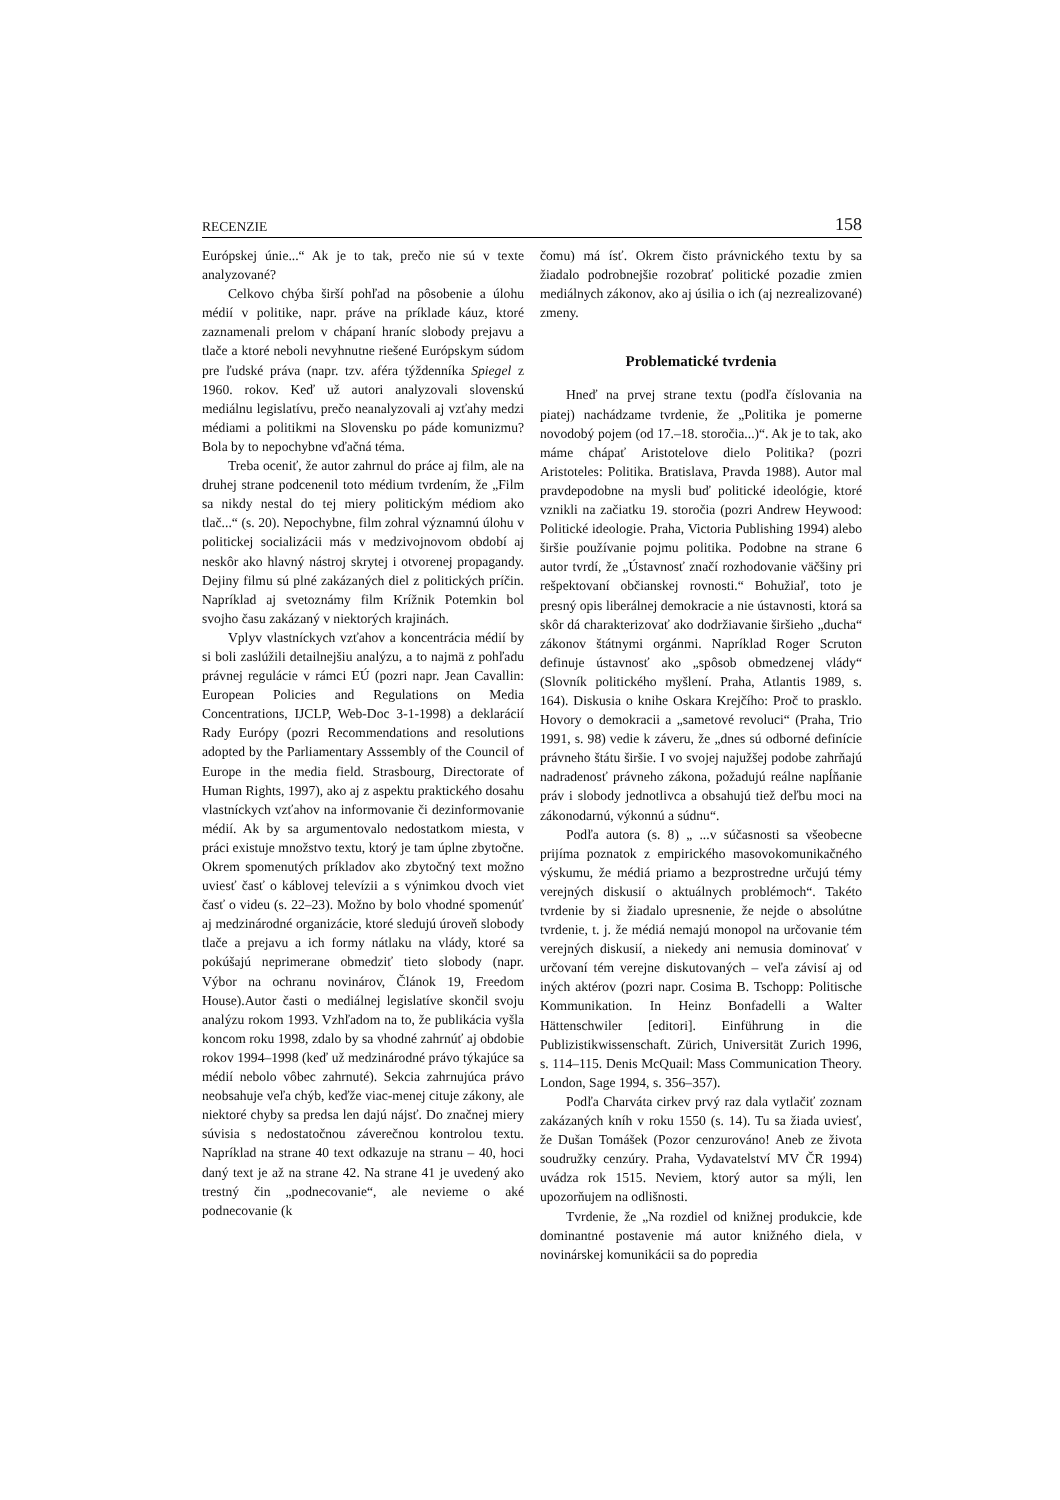RECENZIE 158
Európskej únie...“ Ak je to tak, prečo nie sú v texte analyzované?
Celkovo chýba širší pohľad na pôsobenie a úlohu médií v politike, napr. práve na príklade káuz, ktoré zaznamenali prelom v chápaní hraníc slobody prejavu a tlače a ktoré neboli nevyhnutne riešené Európskym súdom pre ľudské práva (napr. tzv. aféra týždenníka Spiegel z 1960. rokov. Keď už autori analyzovali slovenskú mediálnu legislatívu, prečo neanalyzovali aj vzťahy medzi médiami a politikmi na Slovensku po páde komunizmu? Bola by to nepochybne vďačná téma.
Treba oceniť, že autor zahrnul do práce aj film, ale na druhej strane podcenenil toto médium tvrdením, že „Film sa nikdy nestal do tej miery politickým médiom ako tlač...“ (s. 20). Nepochybne, film zohral významnú úlohu v politickej socializácii más v medzivojnovom období aj neskôr ako hlavný nástroj skrytej i otvorenej propagandy. Dejiny filmu sú plné zakázaných diel z politických príčin. Napríklad aj svetoznámy film Krížnik Potemkin bol svojho času zakázaný v niektorých krajinách.
Vplyv vlastníckych vzťahov a koncentrácia médií by si boli zaslúžili detailnejšiu analýzu, a to najmä z pohľadu právnej regulácie v rámci EÚ (pozri napr. Jean Cavallin: European Policies and Regulations on Media Concentrations, IJCLP, Web-Doc 3-1-1998) a deklarácií Rady Európy (pozri Recommendations and resolutions adopted by the Parliamentary Asssembly of the Council of Europe in the media field. Strasbourg, Directorate of Human Rights, 1997), ako aj z aspektu praktického dosahu vlastníckych vzťahov na informovanie či dezinformovanie médií. Ak by sa argumentovalo nedostatkom miesta, v práci existuje množstvo textu, ktorý je tam úplne zbytočne. Okrem spomenutých príkladov ako zbytočný text možno uviesť časť o káblovej televízii a s výnimkou dvoch viet časť o videu (s. 22–23). Možno by bolo vhodné spomenúť aj medzinárodné organizácie, ktoré sledujú úroveň slobody tlače a prejavu a ich formy nátlaku na vlády, ktoré sa pokúšajú neprimerane obmedziť tieto slobody (napr. Výbor na ochranu novinárov, Článok 19, Freedom House).Autor časti o mediálnej legislatíve skončil svoju analýzu rokom 1993. Vzhľadom na to, že publikácia vyšla koncom roku 1998, zdalo by sa vhodné zahrnúť aj obdobie rokov 1994–1998 (keď už medzinárodné právo týkajúce sa médií nebolo vôbec zahrnuté). Sekcia zahrnujúca právo neobsahuje veľa chýb, keďže viac-menej cituje zákony, ale niektoré chyby sa predsa len dajú nájsť. Do značnej miery súvisia s nedostatočnou záverečnou kontrolou textu. Napríklad na strane 40 text odkazuje na stranu – 40, hoci daný text je až na strane 42. Na strane 41 je uvedený ako trestný čin „podnecovanie“, ale nevieme o aké podnecovanie (k
čomu) má ísť. Okrem čisto právnického textu by sa žiadalo podrobnejšie rozobrať politické pozadie zmien mediálnych zákonov, ako aj úsilia o ich (aj nezrealizované) zmeny.
Problematické tvrdenia
Hneď na prvej strane textu (podľa číslovania na piatej) nachádzame tvrdenie, že „Politika je pomerne novodobý pojem (od 17.–18. storočia...)“. Ak je to tak, ako máme chápať Aristotelove dielo Politika? (pozri Aristoteles: Politika. Bratislava, Pravda 1988). Autor mal pravdepodobne na mysli buď politické ideológie, ktoré vznikli na začiatku 19. storočia (pozri Andrew Heywood: Politické ideologie. Praha, Victoria Publishing 1994) alebo širšie používanie pojmu politika. Podobne na strane 6 autor tvrdí, že „Ústavnosť značí rozhodovanie väčšiny pri rešpektovaní občianskej rovnosti.“ Bohužiaľ, toto je presný opis liberálnej demokracie a nie ústavnosti, ktorá sa skôr dá charakterizovať ako dodržiavanie širšieho „ducha“ zákonov štátnymi orgánmi. Napríklad Roger Scruton definuje ústavnosť ako „spôsob obmedzenej vlády“ (Slovník politického myšlení. Praha, Atlantis 1989, s. 164). Diskusia o knihe Oskara Krejčího: Proč to prasklo. Hovory o demokracii a „sametové revoluci“ (Praha, Trio 1991, s. 98) vedie k záveru, že „dnes sú odborné definície právneho štátu širšie. I vo svojej najužšej podobe zahrňajú nadradenosť právneho zákona, požadujú reálne napĺňanie práv i slobody jednotlivca a obsahujú tiež deľbu moci na zákonodarnú, výkonnú a súdnu“.
Podľa autora (s. 8) „ ...v súčasnosti sa všeobecne prijíma poznatok z empirického masovokomunikačného výskumu, že médiá priamo a bezprostredne určujú témy verejných diskusií o aktuálnych problémoch“. Takéto tvrdenie by si žiadalo upresnenie, že nejde o absolútne tvrdenie, t. j. že médiá nemajú monopol na určovanie tém verejných diskusií, a niekedy ani nemusia dominovať v určovaní tém verejne diskutovaných – veľa závisí aj od iných aktérov (pozri napr. Cosima B. Tschopp: Politische Kommunikation. In Heinz Bonfadelli a Walter Hättenschwiler [editori]. Einführung in die Publizistikwissenschaft. Zürich, Universität Zurich 1996, s. 114–115. Denis McQuail: Mass Communication Theory. London, Sage 1994, s. 356–357).
Podľa Charváta cirkev prvý raz dala vytlačiť zoznam zakázaných kníh v roku 1550 (s. 14). Tu sa žiada uviesť, že Dušan Tomášek (Pozor cenzurováno! Aneb ze života soudružky cenzúry. Praha, Vydavatelství MV ČR 1994) uvádza rok 1515. Neviem, ktorý autor sa mýli, len upozorňujem na odlišnosti.
Tvrdenie, že „Na rozdiel od knižnej produkcie, kde dominantné postavenie má autor knižného diela, v novinárskej komunikácii sa do popredia